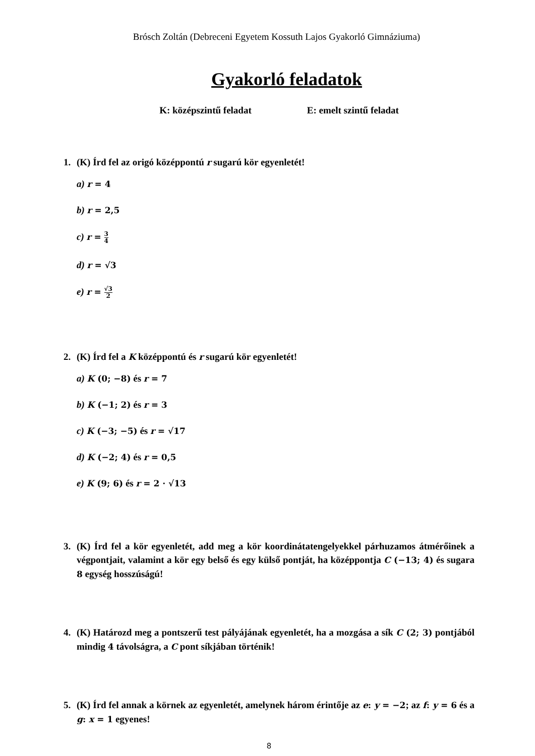Brósch Zoltán (Debreceni Egyetem Kossuth Lajos Gyakorló Gimnáziuma)
Gyakorló feladatok
K: középszintű feladat E: emelt szintű feladat
1. (K) Írd fel az origó középpontú r sugarú kör egyenletét!
a) r = 4
b) r = 2,5
c) r = 3 4
d) r = √3
e) r = √3 2
2. (K) Írd fel a K középpontú és r sugarú kör egyenletét!
a) K (0; −8) és r = 7
b) K (−1; 2) és r = 3
c) K (−3; −5) és r = √17
d) K (−2; 4) és r = 0,5
e) K (9; 6) és r = 2 · √13
3. (K) Írd fel a kör egyenletét, add meg a kör koordinátatengelyekkel párhuzamos átmérőinek a végpontjait, valamint a kör egy belső és egy külső pontját, ha középpontja C (−13; 4) és sugara 8 egység hosszúságú!
4. (K) Határozd meg a pontszerű test pályájának egyenletét, ha a mozgása a sík C (2; 3) pontjából mindig 4 távolságra, a C pont síkjában történik!
5. (K) Írd fel annak a körnek az egyenletét, amelynek három érintője az e: y = −2; az f: y = 6 és a g: x = 1 egyenes!
8